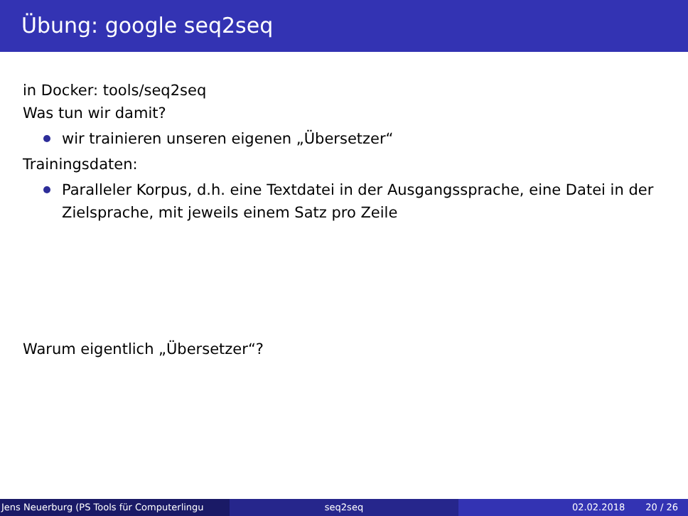Übung: google seq2seq
in Docker: tools/seq2seq
Was tun wir damit?
wir trainieren unseren eigenen „Übersetzer“
Trainingsdaten:
Paralleler Korpus, d.h. eine Textdatei in der Ausgangssprache, eine Datei in der Zielsprache, mit jeweils einem Satz pro Zeile
Warum eigentlich „Übersetzer“?
Jens Neuerburg (PS Tools für Computerlingu seq2seq 02.02.2018 20 / 26